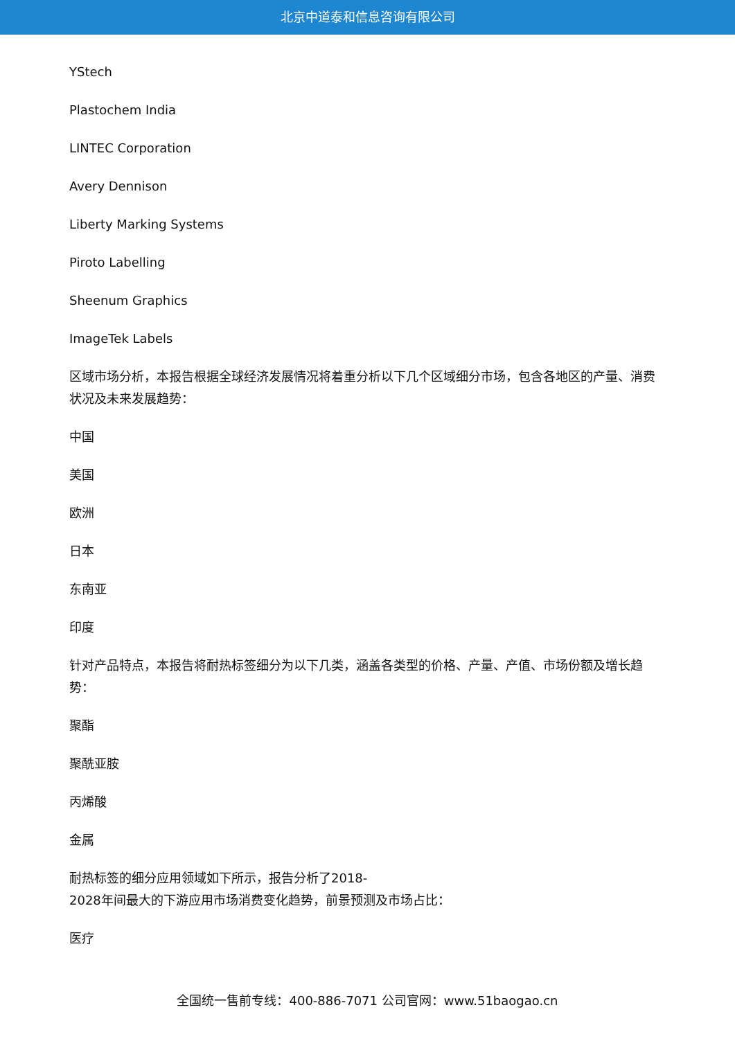北京中道泰和信息咨询有限公司
YStech
Plastochem India
LINTEC Corporation
Avery Dennison
Liberty Marking Systems
Piroto Labelling
Sheenum Graphics
ImageTek Labels
区域市场分析，本报告根据全球经济发展情况将着重分析以下几个区域细分市场，包含各地区的产量、消费状况及未来发展趋势：
中国
美国
欧洲
日本
东南亚
印度
针对产品特点，本报告将耐热标签细分为以下几类，涵盖各类型的价格、产量、产值、市场份额及增长趋势：
聚酯
聚酰亚胺
丙烯酸
金属
耐热标签的细分应用领域如下所示，报告分析了2018-
2028年间最大的下游应用市场消费变化趋势，前景预测及市场占比：
医疗
全国统一售前专线：400-886-7071 公司官网：www.51baogao.cn